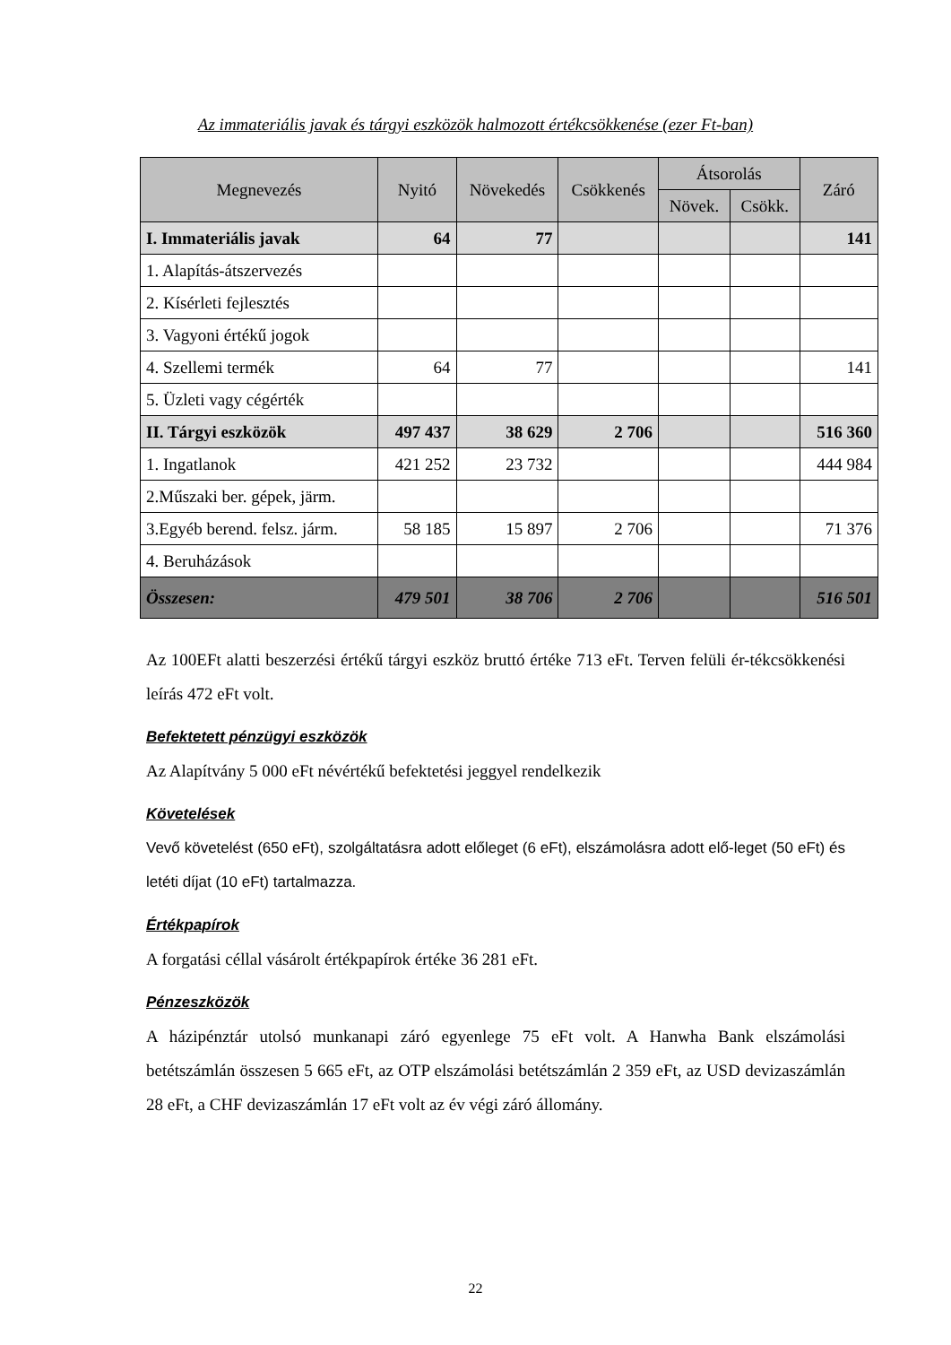Az immateriális javak és tárgyi eszközök halmozott értékcsökkenése (ezer Ft-ban)
| Megnevezés | Nyitó | Növekedés | Csökkenés | Átsorolás | | Záró |
| --- | --- | --- | --- | --- | --- | --- |
| | | | | Növek. | Csökk. | |
| I. Immateriális javak | 64 | 77 | | | | 141 |
| 1. Alapítás-átszervezés | | | | | | |
| 2. Kísérleti fejlesztés | | | | | | |
| 3. Vagyoni értékű jogok | | | | | | |
| 4. Szellemi termék | 64 | 77 | | | | 141 |
| 5. Üzleti vagy cégérték | | | | | | |
| II. Tárgyi eszközök | 497 437 | 38 629 | 2 706 | | | 516 360 |
| 1. Ingatlanok | 421 252 | 23 732 | | | | 444 984 |
| 2.Műszaki ber. gépek, järm. | | | | | | |
| 3.Egyéb berend. felsz. járm. | 58 185 | 15 897 | 2 706 | | | 71 376 |
| 4. Beruházások | | | | | | |
| Összesen: | 479 501 | 38 706 | 2 706 | | | 516 501 |
Az 100EFt alatti beszerzési értékű tárgyi eszköz bruttó értéke 713 eFt. Terven felüli ér-tékcsökkenési leírás 472 eFt volt.
Befektetett pénzügyi eszközök
Az Alapítvány 5 000 eFt névértékű befektetési jeggyel rendelkezik
Követelések
Vevő követelést (650 eFt), szolgáltatásra adott előleget (6 eFt), elszámolásra adott elő-leget (50 eFt) és letéti díjat (10 eFt) tartalmazza.
Értékpapírok
A forgatási céllal vásárolt értékpapírok értéke 36 281 eFt.
Pénzeszközök
A házipénztár utolsó munkanapi záró egyenlege 75 eFt volt. A Hanwha Bank elszámolási betétszámlán összesen 5 665 eFt, az OTP elszámolási betétszámlán 2 359 eFt, az USD devizaszámlán 28 eFt, a CHF devizaszámlán 17 eFt volt az év végi záró állomány.
22